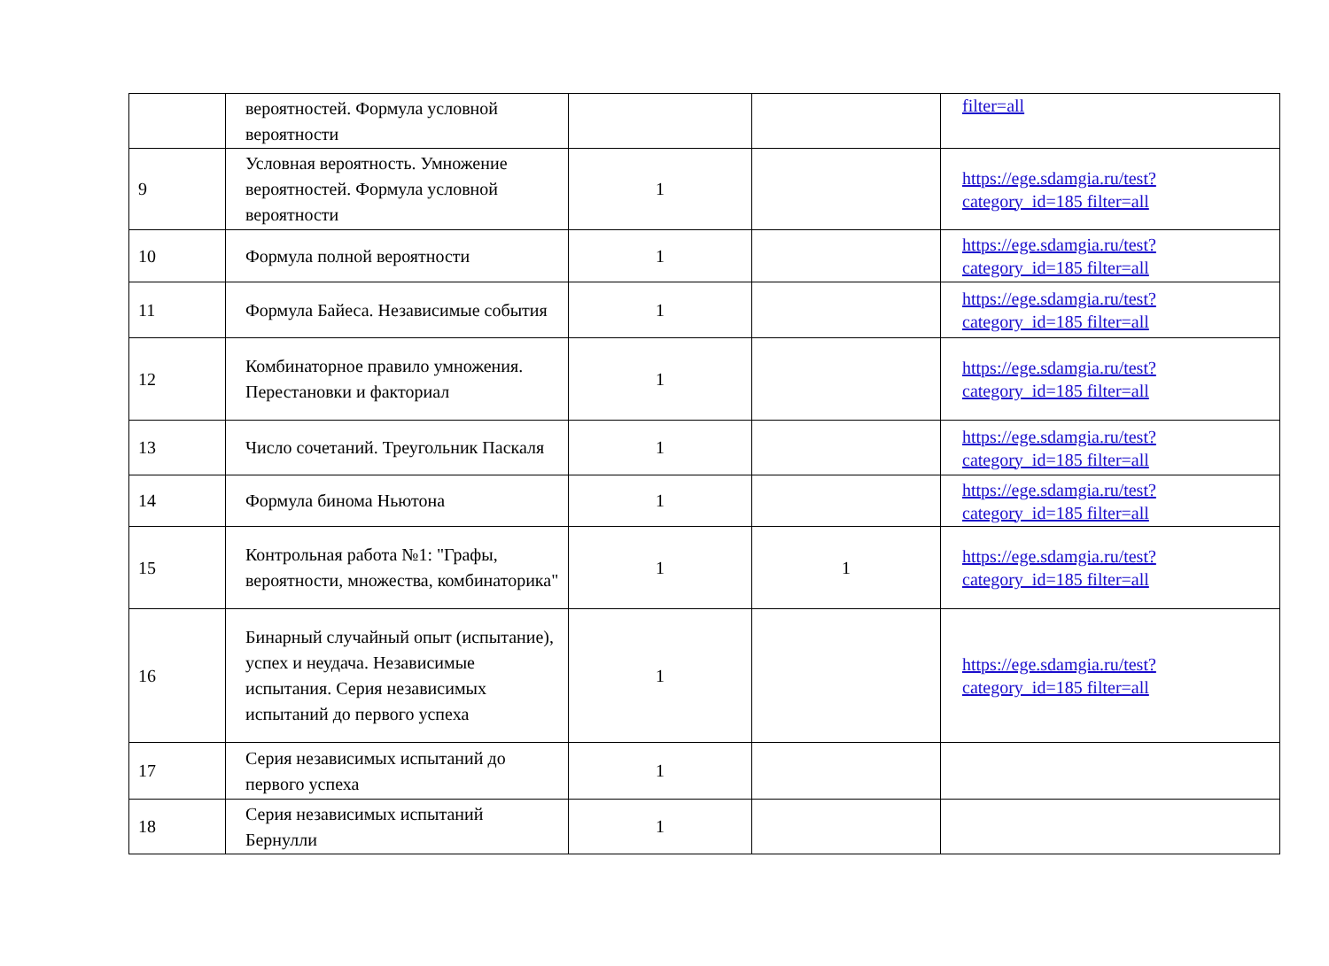| | вероятностей. Формула условной вероятности | | | filter=all |
| 9 | Условная вероятность. Умножение вероятностей. Формула условной вероятности | 1 | | https://ege.sdamgia.ru/test?category_id=185 filter=all |
| 10 | Формула полной вероятности | 1 | | https://ege.sdamgia.ru/test?category_id=185 filter=all |
| 11 | Формула Байеса. Независимые события | 1 | | https://ege.sdamgia.ru/test?category_id=185 filter=all |
| 12 | Комбинаторное правило умножения. Перестановки и факториал | 1 | | https://ege.sdamgia.ru/test?category_id=185 filter=all |
| 13 | Число сочетаний. Треугольник Паскаля | 1 | | https://ege.sdamgia.ru/test?category_id=185 filter=all |
| 14 | Формула бинома Ньютона | 1 | | https://ege.sdamgia.ru/test?category_id=185 filter=all |
| 15 | Контрольная работа №1: "Графы, вероятности, множества, комбинаторика" | 1 | 1 | https://ege.sdamgia.ru/test?category_id=185 filter=all |
| 16 | Бинарный случайный опыт (испытание), успех и неудача. Независимые испытания. Серия независимых испытаний до первого успеха | 1 | | https://ege.sdamgia.ru/test?category_id=185 filter=all |
| 17 | Серия независимых испытаний до первого успеха | 1 | | |
| 18 | Серия независимых испытаний Бернулли | 1 | | |